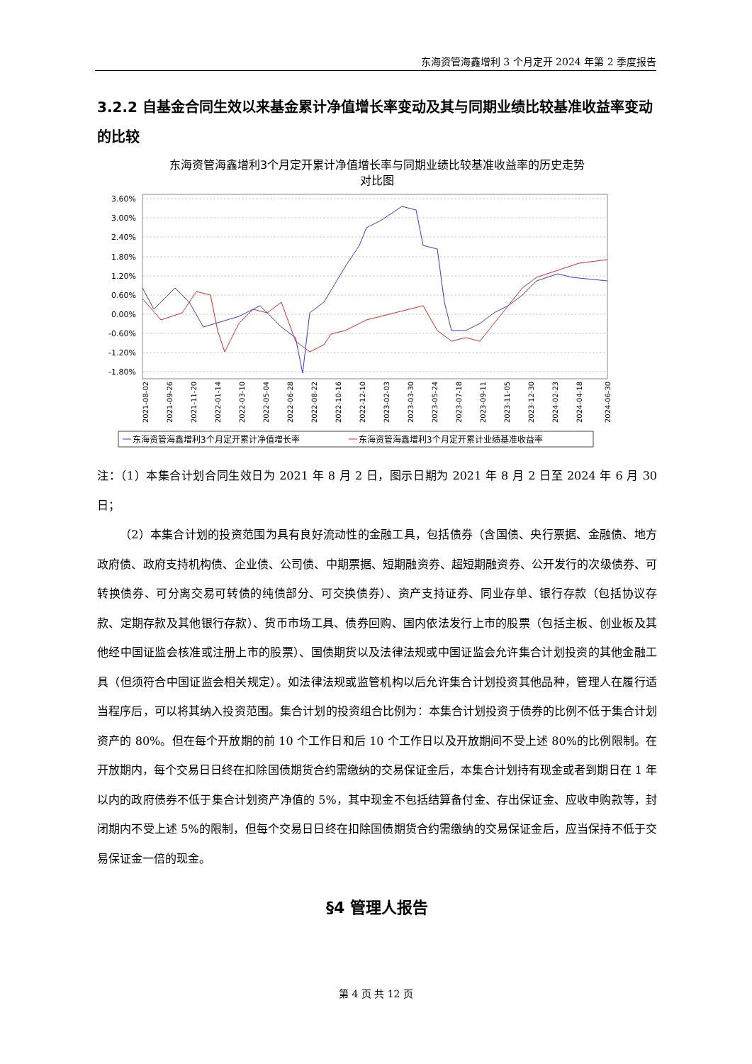东海资管海鑫增利 3 个月定开 2024 年第 2 季度报告
3.2.2 自基金合同生效以来基金累计净值增长率变动及其与同期业绩比较基准收益率变动的比较
东海资管海鑫增利3个月定开累计净值增长率与同期业绩比较基准收益率的历史走势
对比图
3.60%
3.00%
2.40%
1.80%
1.20%
0.60%
0.00%
-0.60%
-1.20%
-1.80%
2021-08-02
2021-09-26
2021-11-20
2022-01-14
2022-03-10
2022-05-04
2022-06-28
2022-08-22
2022-10-16
2022-12-10
2023-02-03
2023-03-30
2023-05-24
2023-07-18
2023-09-11
2023-11-05
2023-12-30
2024-02-23
2024-04-18
2024-06-30
东海资管海鑫增利3个月定开累计净值增长率
东海资管海鑫增利3个月定开累计业绩基准收益率
注：（1）本集合计划合同生效日为 2021 年 8 月 2 日，图示日期为 2021 年 8 月 2 日至 2024 年 6 月 30 日；
（2）本集合计划的投资范围为具有良好流动性的金融工具，包括债券（含国债、央行票据、金融债、地方政府债、政府支持机构债、企业债、公司债、中期票据、短期融资券、超短期融资券、公开发行的次级债券、可转换债券、可分离交易可转债的纯债部分、可交换债券）、资产支持证券、同业存单、银行存款（包括协议存款、定期存款及其他银行存款）、货币市场工具、债券回购、国内依法发行上市的股票（包括主板、创业板及其他经中国证监会核准或注册上市的股票）、国债期货以及法律法规或中国证监会允许集合计划投资的其他金融工具（但须符合中国证监会相关规定）。如法律法规或监管机构以后允许集合计划投资其他品种，管理人在履行适当程序后，可以将其纳入投资范围。集合计划的投资组合比例为：本集合计划投资于债券的比例不低于集合计划资产的 80%。但在每个开放期的前 10 个工作日和后 10 个工作日以及开放期间不受上述 80%的比例限制。在开放期内，每个交易日日终在扣除国债期货合约需缴纳的交易保证金后，本集合计划持有现金或者到期日在 1 年以内的政府债券不低于集合计划资产净值的 5%，其中现金不包括结算备付金、存出保证金、应收申购款等，封闭期内不受上述 5%的限制，但每个交易日日终在扣除国债期货合约需缴纳的交易保证金后，应当保持不低于交易保证金一倍的现金。
§4 管理人报告
第 4 页 共 12 页